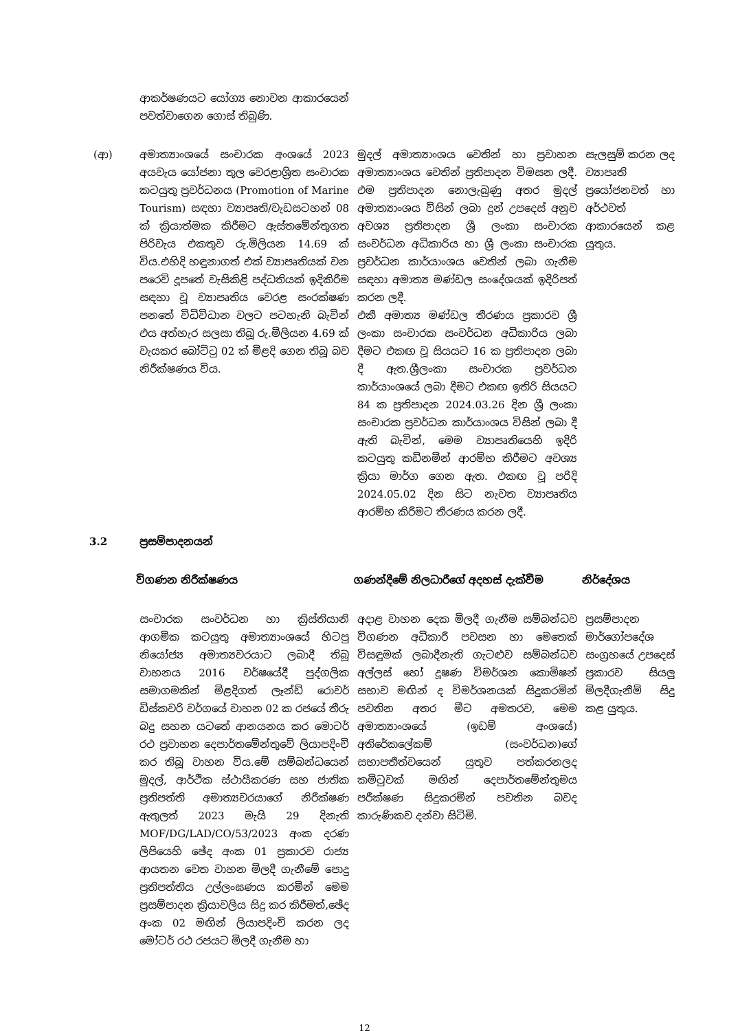| | ආකර්ෂණයට යෝග්‍ය නොවන ආකාරයෙන් පවත්වාගෙන ගොස් තිබුණි. | | |
| (ආ) | අමාත්‍යාංශයේ සංචාරක අංශයේ 2023 අයවැය යෝජනා තුල වෙරළාශ්‍රිත සංචාරක කටයුතු ප්‍රවර්ධනය (Promotion of Marine Tourism) සඳහා ව්‍යාපෘති/වැඩසටහන් 08 ක් ක්‍රියාත්මක කිරීමට ඇස්තමේන්තුගත පිරිවැය එකතුව රු.මිලියන 14.69 ක් විය.එහිදි හඳුනාගත් එක් ව්‍යාපෘතියක් වන පරෙවි දූපතේ වැසිකිළි පද්ධතියක් ඉදිකිරීම සඳහා වූ ව්‍යාපෘතිය වෙරළ සංරක්ෂණ පනතේ විධිවිධාන වලට පටහැනි බැවින් එය අත්හැර සලසා තිබූ රු.මිලියන 4.69 ක් වැයකර බෝට්ටු 02 ක් මිළදි ගෙන තිබූ බව නිරීක්ෂණය විය. | මුදල් අමාත්‍යාංශය වෙතින් හා ප්‍රවාහන අමාත්‍යාංශය වෙතින් ප්‍රතිපාදන විමසන ලදී. එම ප්‍රතිපාදන නොලැබුණු අතර මුදල් අමාත්‍යාංශය විසින් ලබා දුන් උපදෙස් අනුව අවශ්‍ය ප්‍රතිපාදන ශ්‍රී ලංකා සංචාරක සංවර්ධන අධිකාරිය හා ශ්‍රී ලංකා සංචාරක ප්‍රවර්ධන කාර්යාංශය වෙතින් ලබා ගැනීම සඳහා අමාත්‍ය මණ්ඩල සංදේශයක් ඉදිරිපත් කරන ලදී. එකී අමාත්‍ය මණ්ඩල තීරණය ප්‍රකාරව ශ්‍රී ලංකා සංචාරක සංවර්ධන අධිකාරිය ලබා දීමට එකඟ වූ සියයට 16 ක ප්‍රතිපාදන ලබා දී ඇත.ශ්‍රීලංකා සංචාරක ප්‍රවර්ධන කාර්යාංශයේ ලබා දීමට එකඟ ඉතිරි සියයට 84 ක ප්‍රතිපාදන 2024.03.26 දින ශ්‍රී ලංකා සංචාරක ප්‍රවර්ධන කාර්යාංශය විසින් ලබා දී ඇති බැවින්, මෙම ව්‍යාපෘතියෙහි ඉදිරි කටයුතු කඩිනමින් ආරම්භ කිරීමට අවශ්‍ය ක්‍රියා මාර්ග ගෙන ඇත. එකඟ වූ පරිදි 2024.05.02 දින සිට නැවත ව්‍යාපෘතිය ආරම්භ කිරීමට තීරණය කරන ලදී. | සැලසුම් කරන ලද ව්‍යාපෘති ප්‍රයෝජනවත් හා අර්ථවත් ආකාරයෙන් කළ යුතුය. |
3.2 ප්‍රසම්පාදනයන්
| | විගණන නිරීක්ෂණය | ගණන්දීමේ නිලධාරීගේ අදහස් දැක්වීම | නිර්දේශය |
| | සංචාරක සංවර්ධන හා ක්‍රිස්තියානි ආගමික කටයුතු අමාත්‍යාංශයේ හිටපු නියෝජ්‍ය අමාත්‍යවරයාට ලබාදී තිබූ වාහනය 2016 වර්ෂයේදී පුද්ගලික සමාගමකින් මිළදිගත් ලෑන්ඩ් රොවර් ඩිස්කවරි වර්ගයේ වාහන 02 ක රජයේ තීරු බදු සහන යටතේ ආනයනය කර මොටර් රථ ප්‍රවාහන දෙපාර්තමේන්තුවේ ලියාපදිංචි කර තිබූ වාහන විය.මේ සම්බන්ධයෙන් මුදල්, ආර්ථික ස්ථායීකරණ සහ ජාතික ප්‍රතිපත්ති අමාත්‍යවරයාගේ නිරීක්ෂණ ඇතුලත් 2023 මැයි 29 දිනැති MOF/DG/LAD/CO/53/2023 අංක දරණ ලිපියෙහි ඡේද අංක 01 ප්‍රකාරව රාජ්‍ය ආයතන වෙත වාහන මිලදී ගැනීමේ පොදු ප්‍රතිපත්තිය උල්ලංඝණය කරමින් මෙම ප්‍රසම්පාදන ක්‍රියාවලිය සිදු කර කිරීමත්,ඡේද අංක 02 මඟින් ලියාපදිංචි කරන ලද මෝටර් රථ රජයට මිලදී ගැනීම හා | අදාළ වාහන දෙක මිලදී ගැනීම සම්බන්ධව විගණන අධිකාරී පවසන හා මෙතෙක් විසඳුමක් ලබාදීනැති ගැටළුව සම්බන්ධව අල්ලස් හෝ දූෂණ විමර්ශන කොමිෂන් සභාව මඟින් ද විමර්ශනයක් සිදුකරමින් පවතින අතර මීට අමතරව, මෙම අමාත්‍යාංශයේ (ඉඩම් අංශයේ) අතිරේකලේකම් (සංවර්ධන)ගේ සභාපතීත්වයෙන් යුතුව පත්කරනලද කමිටුවක් මඟින් දෙපාර්තමේන්තුමය පරීක්ෂණ සිදුකරමින් පවතින බවද කාරුණිකව දන්වා සිටිමි. | ප්‍රසම්පාදන මාර්ගෝපදේශ සංග්‍රහයේ උපදෙස් ප්‍රකාරව සියලු මිලදීගැනීම් සිදු කළ යුතුය. |
12